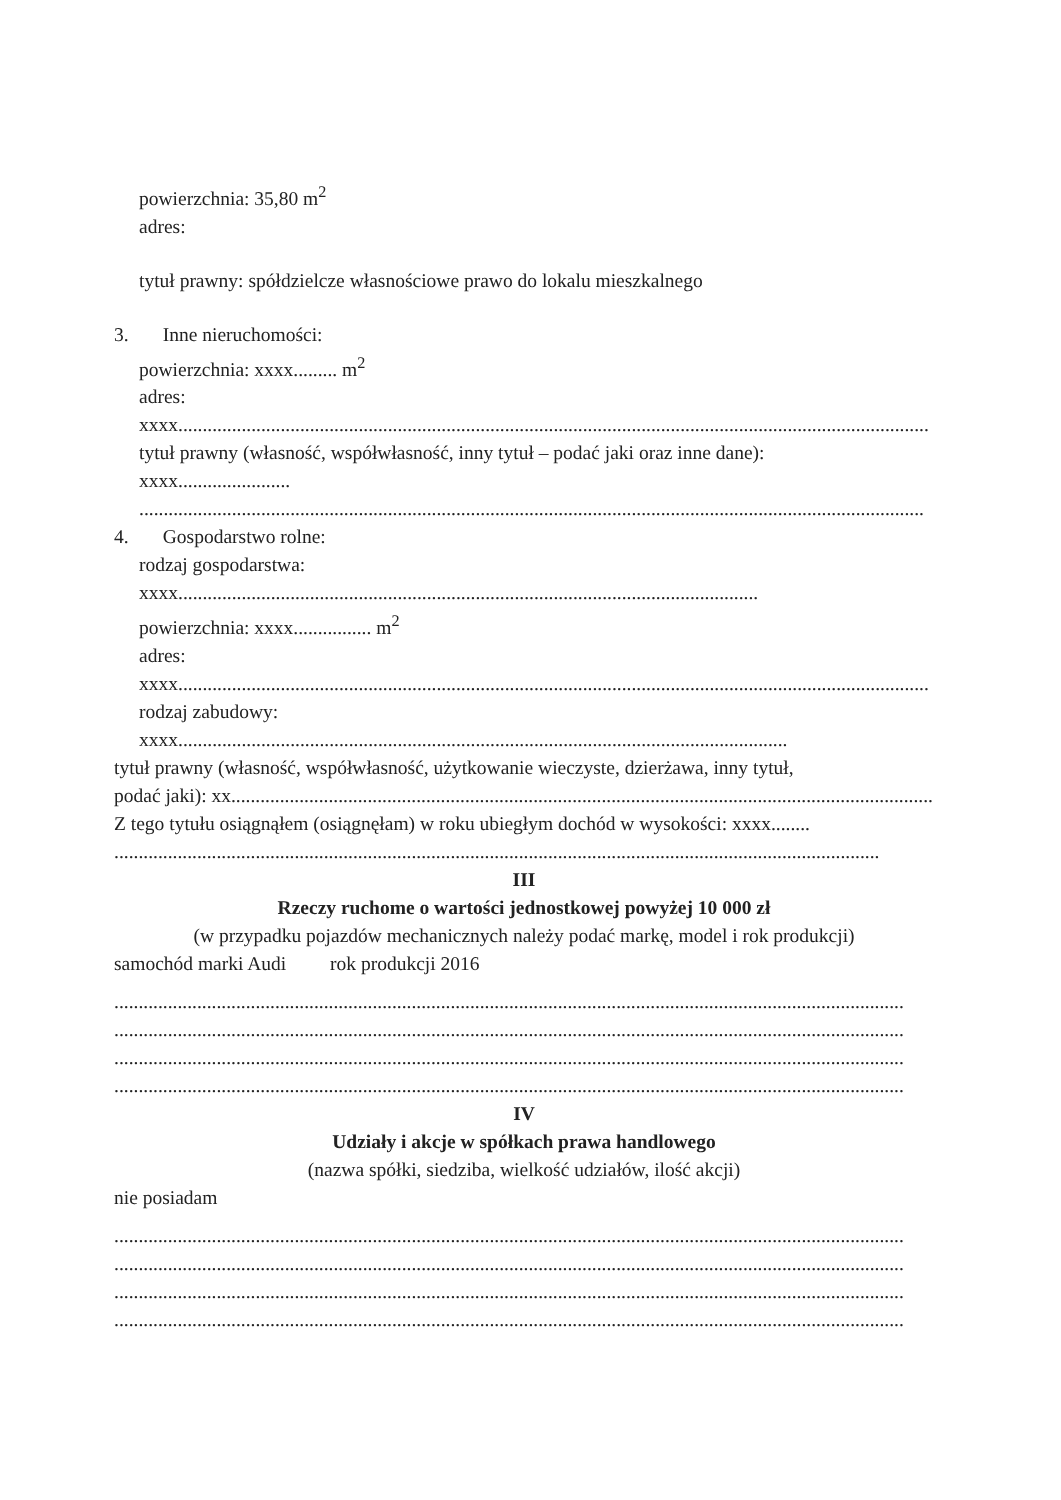powierzchnia: 35,80 m<sup>2</sup>
adres:
tytuł prawny: spółdzielcze własnościowe prawo do lokalu mieszkalnego
3. Inne nieruchomości:
powierzchnia: xxxx......... m<sup>2</sup>
adres:
xxxx..........................................................................................................................................................
tytuł prawny (własność, współwłasność, inny tytuł – podać jaki oraz inne dane):
xxxx.......................
.................................................................................................................................................................
4. Gospodarstwo rolne:
rodzaj gospodarstwa:
xxxx.......................................................................................................................
powierzchnia: xxxx................ m<sup>2</sup>
adres:
xxxx..........................................................................................................................................................
rodzaj zabudowy:
xxxx.............................................................................................................................
tytuł prawny (własność, współwłasność, użytkowanie wieczyste, dzierżawa, inny tytuł,
podać jaki): xx..............................................................................................................................................................
Z tego tytułu osiągnąłem (osiągnęłam) w roku ubiegłym dochód w wysokości: xxxx........
.............................................................................................................................................................
III
Rzeczy ruchome o wartości jednostkowej powyżej 10 000 zł
(w przypadku pojazdów mechanicznych należy podać markę, model i rok produkcji)
samochód marki Audi rok produkcji 2016
..................................................................................................................................................................
..................................................................................................................................................................
..................................................................................................................................................................
..................................................................................................................................................................
IV
Udziały i akcje w spółkach prawa handlowego
(nazwa spółki, siedziba, wielkość udziałów, ilość akcji)
nie posiadam
..................................................................................................................................................................
..................................................................................................................................................................
..................................................................................................................................................................
..................................................................................................................................................................